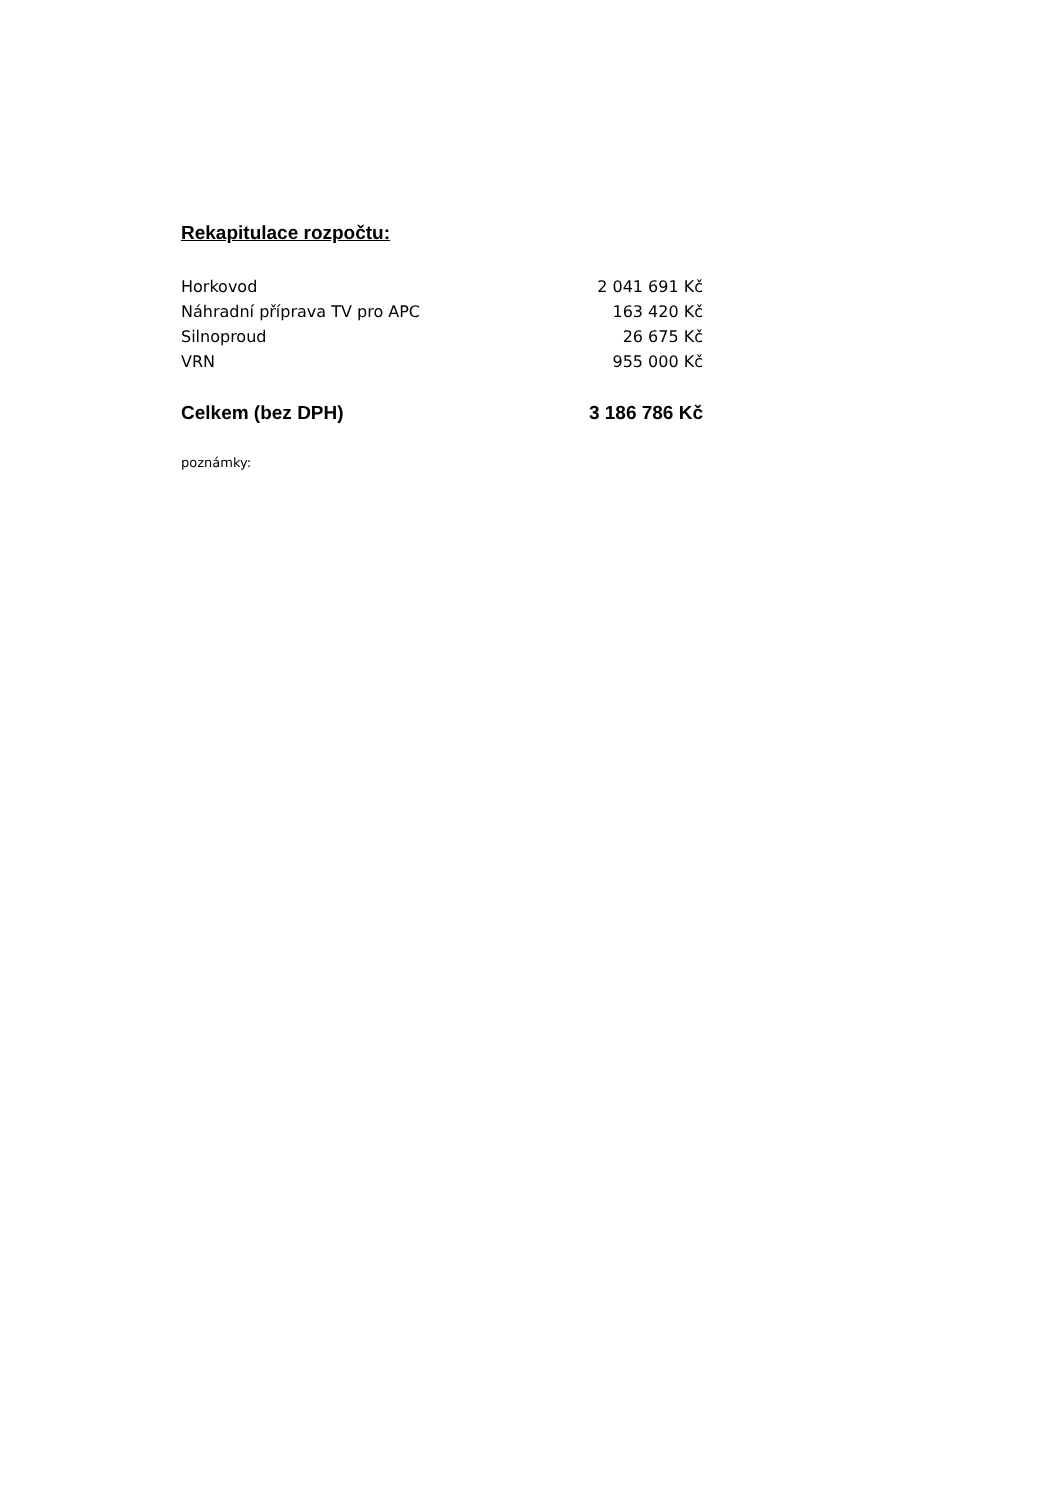Rekapitulace rozpočtu:
| Horkovod | 2 041 691 Kč |
| Náhradní příprava TV pro APC | 163 420 Kč |
| Silnoproud | 26 675 Kč |
| VRN | 955 000 Kč |
| Celkem (bez DPH) | 3 186 786 Kč |
poznámky: